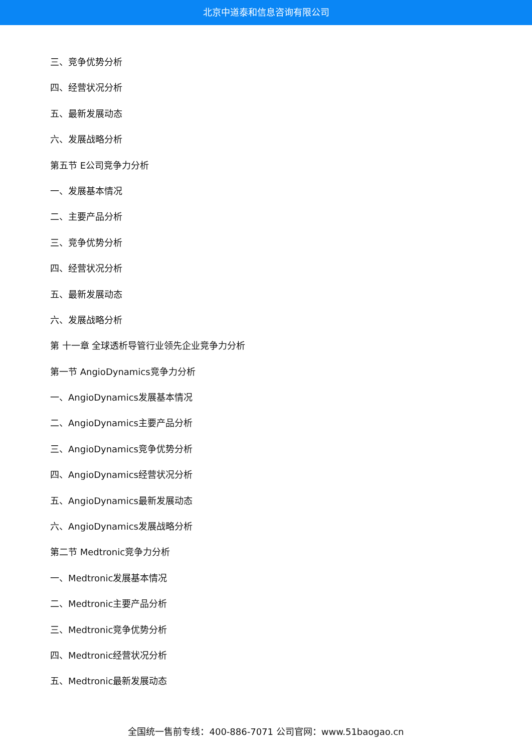北京中道泰和信息咨询有限公司
三、竞争优势分析
四、经营状况分析
五、最新发展动态
六、发展战略分析
第五节 E公司竞争力分析
一、发展基本情况
二、主要产品分析
三、竞争优势分析
四、经营状况分析
五、最新发展动态
六、发展战略分析
第 十一章 全球透析导管行业领先企业竞争力分析
第一节 AngioDynamics竞争力分析
一、AngioDynamics发展基本情况
二、AngioDynamics主要产品分析
三、AngioDynamics竞争优势分析
四、AngioDynamics经营状况分析
五、AngioDynamics最新发展动态
六、AngioDynamics发展战略分析
第二节 Medtronic竞争力分析
一、Medtronic发展基本情况
二、Medtronic主要产品分析
三、Medtronic竞争优势分析
四、Medtronic经营状况分析
五、Medtronic最新发展动态
全国统一售前专线：400-886-7071 公司官网：www.51baogao.cn